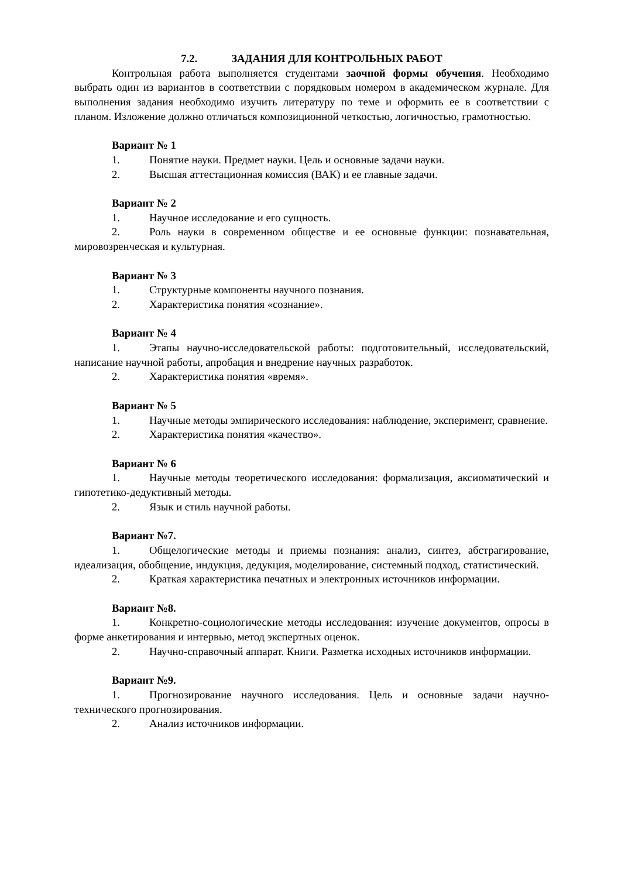7.2. ЗАДАНИЯ ДЛЯ КОНТРОЛЬНЫХ РАБОТ
Контрольная работа выполняется студентами заочной формы обучения. Необходимо выбрать один из вариантов в соответствии с порядковым номером в академическом журнале. Для выполнения задания необходимо изучить литературу по теме и оформить ее в соответствии с планом. Изложение должно отличаться композиционной четкостью, логичностью, грамотностью.
Вариант № 1
1. Понятие науки. Предмет науки. Цель и основные задачи науки.
2. Высшая аттестационная комиссия (ВАК) и ее главные задачи.
Вариант № 2
1. Научное исследование и его сущность.
2. Роль науки в современном обществе и ее основные функции: познавательная, мировозренческая и культурная.
Вариант № 3
1. Структурные компоненты научного познания.
2. Характеристика понятия «сознание».
Вариант № 4
1. Этапы научно-исследовательской работы: подготовительный, исследовательский, написание научной работы, апробация и внедрение научных разработок.
2. Характеристика понятия «время».
Вариант № 5
1. Научные методы эмпирического исследования: наблюдение, эксперимент, сравнение.
2. Характеристика понятия «качество».
Вариант № 6
1. Научные методы теоретического исследования: формализация, аксиоматический и гипотетико-дедуктивный методы.
2. Язык и стиль научной работы.
Вариант №7.
1. Общелогические методы и приемы познания: анализ, синтез, абстрагирование, идеализация, обобщение, индукция, дедукция, моделирование, системный подход, статистический.
2. Краткая характеристика печатных и электронных источников информации.
Вариант №8.
1. Конкретно-социологические методы исследования: изучение документов, опросы в форме анкетирования и интервью, метод экспертных оценок.
2. Научно-справочный аппарат. Книги. Разметка исходных источников информации.
Вариант №9.
1. Прогнозирование научного исследования. Цель и основные задачи научно-технического прогнозирования.
2. Анализ источников информации.